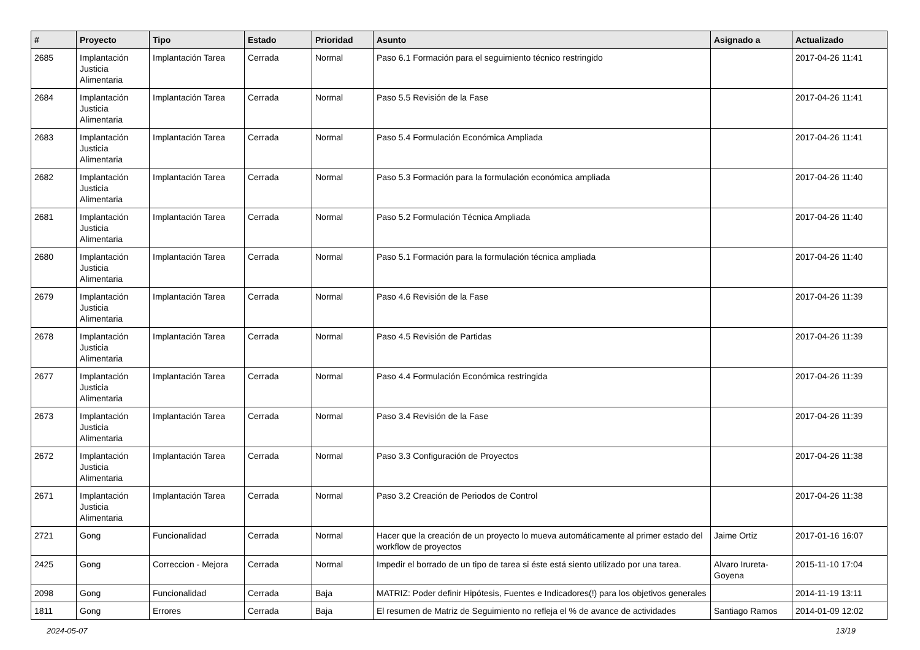| # | Proyecto | Tipo | Estado | Prioridad | Asunto | Asignado a | Actualizado |
| --- | --- | --- | --- | --- | --- | --- | --- |
| 2685 | Implantación Justicia Alimentaria | Implantación Tarea | Cerrada | Normal | Paso 6.1 Formación para el seguimiento técnico restringido | | 2017-04-26 11:41 |
| 2684 | Implantación Justicia Alimentaria | Implantación Tarea | Cerrada | Normal | Paso 5.5 Revisión de la Fase | | 2017-04-26 11:41 |
| 2683 | Implantación Justicia Alimentaria | Implantación Tarea | Cerrada | Normal | Paso 5.4 Formulación Económica Ampliada | | 2017-04-26 11:41 |
| 2682 | Implantación Justicia Alimentaria | Implantación Tarea | Cerrada | Normal | Paso 5.3 Formación para la formulación económica ampliada | | 2017-04-26 11:40 |
| 2681 | Implantación Justicia Alimentaria | Implantación Tarea | Cerrada | Normal | Paso 5.2 Formulación Técnica Ampliada | | 2017-04-26 11:40 |
| 2680 | Implantación Justicia Alimentaria | Implantación Tarea | Cerrada | Normal | Paso 5.1 Formación para la formulación técnica ampliada | | 2017-04-26 11:40 |
| 2679 | Implantación Justicia Alimentaria | Implantación Tarea | Cerrada | Normal | Paso 4.6 Revisión de la Fase | | 2017-04-26 11:39 |
| 2678 | Implantación Justicia Alimentaria | Implantación Tarea | Cerrada | Normal | Paso 4.5 Revisión de Partidas | | 2017-04-26 11:39 |
| 2677 | Implantación Justicia Alimentaria | Implantación Tarea | Cerrada | Normal | Paso 4.4 Formulación Económica restringida | | 2017-04-26 11:39 |
| 2673 | Implantación Justicia Alimentaria | Implantación Tarea | Cerrada | Normal | Paso 3.4 Revisión de la Fase | | 2017-04-26 11:39 |
| 2672 | Implantación Justicia Alimentaria | Implantación Tarea | Cerrada | Normal | Paso 3.3 Configuración de Proyectos | | 2017-04-26 11:38 |
| 2671 | Implantación Justicia Alimentaria | Implantación Tarea | Cerrada | Normal | Paso 3.2 Creación de Periodos de Control | | 2017-04-26 11:38 |
| 2721 | Gong | Funcionalidad | Cerrada | Normal | Hacer que la creación de un proyecto lo mueva automáticamente al primer estado del workflow de proyectos | Jaime Ortiz | 2017-01-16 16:07 |
| 2425 | Gong | Correccion - Mejora | Cerrada | Normal | Impedir el borrado de un tipo de tarea si éste está siento utilizado por una tarea. | Alvaro Irureta-Goyena | 2015-11-10 17:04 |
| 2098 | Gong | Funcionalidad | Cerrada | Baja | MATRIZ: Poder definir Hipótesis, Fuentes e Indicadores(!) para los objetivos generales | | 2014-11-19 13:11 |
| 1811 | Gong | Errores | Cerrada | Baja | El resumen de Matriz de Seguimiento no refleja el % de avance de actividades | Santiago Ramos | 2014-01-09 12:02 |
2024-05-07 13/19